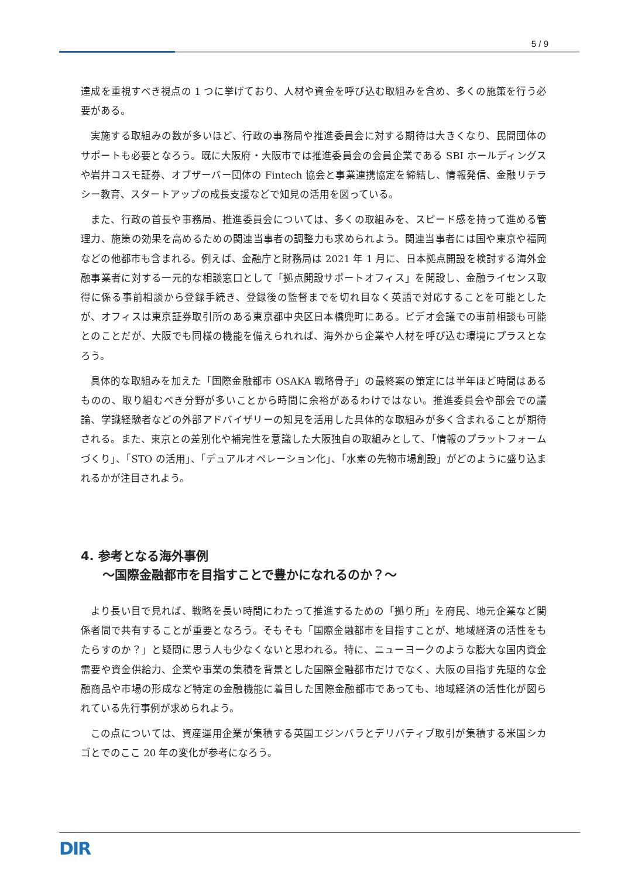5 / 9
達成を重視すべき視点の 1 つに挙げており、人材や資金を呼び込む取組みを含め、多くの施策を行う必要がある。
実施する取組みの数が多いほど、行政の事務局や推進委員会に対する期待は大きくなり、民間団体のサポートも必要となろう。既に大阪府・大阪市では推進委員会の会員企業である SBI ホールディングスや岩井コスモ証券、オブザーバー団体の Fintech 協会と事業連携協定を締結し、情報発信、金融リテラシー教育、スタートアップの成長支援などで知見の活用を図っている。
また、行政の首長や事務局、推進委員会については、多くの取組みを、スピード感を持って進める管理力、施策の効果を高めるための関連当事者の調整力も求められよう。関連当事者には国や東京や福岡などの他都市も含まれる。例えば、金融庁と財務局は 2021 年 1 月に、日本拠点開設を検討する海外金融事業者に対する一元的な相談窓口として「拠点開設サポートオフィス」を開設し、金融ライセンス取得に係る事前相談から登録手続き、登録後の監督までを切れ目なく英語で対応することを可能としたが、オフィスは東京証券取引所のある東京都中央区日本橋兜町にある。ビデオ会議での事前相談も可能とのことだが、大阪でも同様の機能を備えられれば、海外から企業や人材を呼び込む環境にプラスとなろう。
具体的な取組みを加えた「国際金融都市 OSAKA 戦略骨子」の最終案の策定には半年ほど時間はあるものの、取り組むべき分野が多いことから時間に余裕があるわけではない。推進委員会や部会での議論、学識経験者などの外部アドバイザリーの知見を活用した具体的な取組みが多く含まれることが期待される。また、東京との差別化や補完性を意識した大阪独自の取組みとして、「情報のプラットフォームづくり」、「STO の活用」、「デュアルオペレーション化」、「水素の先物市場創設」がどのように盛り込まれるかが注目されよう。
4. 参考となる海外事例
～国際金融都市を目指すことで豊かになれるのか？～
より長い目で見れば、戦略を長い時間にわたって推進するための「拠り所」を府民、地元企業など関係者間で共有することが重要となろう。そもそも「国際金融都市を目指すことが、地域経済の活性をもたらすのか？」と疑問に思う人も少なくないと思われる。特に、ニューヨークのような膨大な国内資金需要や資金供給力、企業や事業の集積を背景とした国際金融都市だけでなく、大阪の目指す先駆的な金融商品や市場の形成など特定の金融機能に着目した国際金融都市であっても、地域経済の活性化が図られている先行事例が求められよう。
この点については、資産運用企業が集積する英国エジンバラとデリバティブ取引が集積する米国シカゴとでのここ 20 年の変化が参考になろう。
DIR